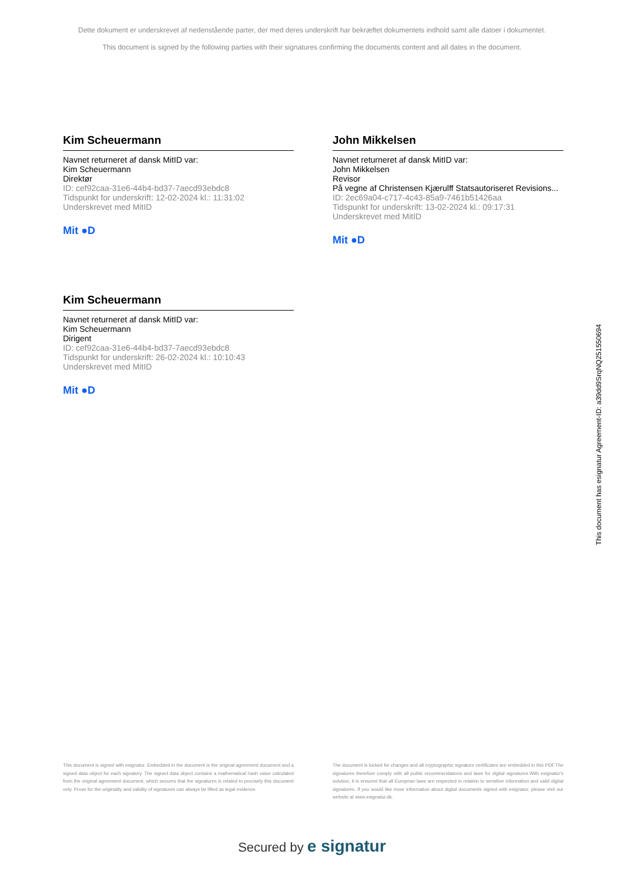Dette dokument er underskrevet af nedenstående parter, der med deres underskrift har bekræftet dokumentets indhold samt alle datoer i dokumentet.
This document is signed by the following parties with their signatures confirming the documents content and all dates in the document.
Kim Scheuermann
Navnet returneret af dansk MitID var:
Kim Scheuermann
Direktør
ID: cef92caa-31e6-44b4-bd37-7aecd93ebdc8
Tidspunkt for underskrift: 12-02-2024 kl.: 11:31:02
Underskrevet med MitID
Mit ●D
John Mikkelsen
Navnet returneret af dansk MitID var:
John Mikkelsen
Revisor
På vegne af Christensen Kjærulff Statsautoriseret Revisions...
ID: 2ec69a04-c717-4c43-85a9-7461b51426aa
Tidspunkt for underskrift: 13-02-2024 kl.: 09:17:31
Underskrevet med MitID
Mit ●D
Kim Scheuermann
Navnet returneret af dansk MitID var:
Kim Scheuermann
Dirigent
ID: cef92caa-31e6-44b4-bd37-7aecd93ebdc8
Tidspunkt for underskrift: 26-02-2024 kl.: 10:10:43
Underskrevet med MitID
Mit ●D
This document has esignatur Agreement-ID: a39dd9SrqNQ251550694
This document is signed with esignatur. Embedded in the document is the original agreement document and a signed data object for each signatory. The signed data object contains a mathematical hash value calculated from the original agreement document, which secures that the signatures is related to precisely this document only. Prove for the originality and validity of signatures can always be lifted as legal evidence.
The document is locked for changes and all cryptographic signature certificates are embedded in this PDF.The signatures therefore comply with all public recommendations and laws for digital signatures.With esignatur's solution, it is ensured that all European laws are respected in relation to sensitive information and valid digital signatures. If you would like more information about digital documents signed with esignatur, please visit our website at www.esignatur.dk.
Secured by e signatur